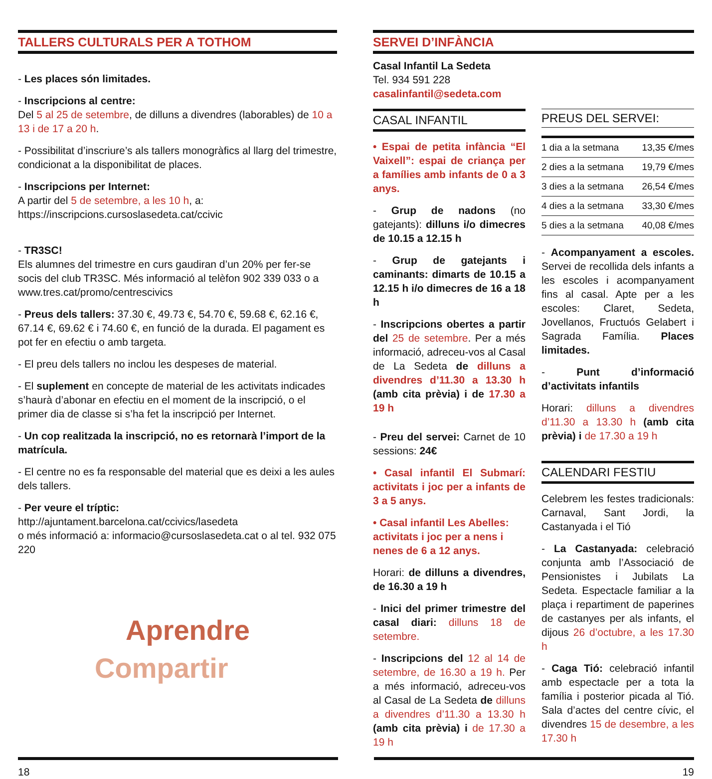TALLERS CULTURALS PER A TOTHOM
- Les places són limitades.
- Inscripcions al centre:
Del 5 al 25 de setembre, de dilluns a divendres (laborables) de 10 a 13 i de 17 a 20 h.
- Possibilitat d’inscriure’s als tallers monogràfics al llarg del trimestre, condicionat a la disponibilitat de places.
- Inscripcions per Internet:
A partir del 5 de setembre, a les 10 h, a:
https://inscripcions.cursoslasedeta.cat/ccivic
- TR3SC!
Els alumnes del trimestre en curs gaudiran d’un 20% per fer-se socis del club TR3SC. Més informació al telèfon 902 339 033 o a www.tres.cat/promo/centrescivics
- Preus dels tallers: 37.30 €, 49.73 €, 54.70 €, 59.68 €, 62.16 €, 67.14 €, 69.62 € i 74.60 €, en funció de la durada. El pagament es pot fer en efectiu o amb targeta.
- El preu dels tallers no inclou les despeses de material.
- El suplement en concepte de material de les activitats indicades s’haurà d’abonar en efectiu en el moment de la inscripció, o el primer dia de classe si s’ha fet la inscripció per Internet.
- Un cop realitzada la inscripció, no es retornarà l’import de la matrícula.
- El centre no es fa responsable del material que es deixi a les aules dels tallers.
- Per veure el tríptic:
http://ajuntament.barcelona.cat/ccivics/lasedeta
o més informació a: informacio@cursoslasedeta.cat o al tel. 932 075 220
Aprendre
Compartir
SERVEI D’INFÀNCIA
Casal Infantil La Sedeta
Tel. 934 591 228
casalinfantil@sedeta.com
CASAL INFANTIL
• Espai de petita infància “El Vaixell”: espai de criança per a famílies amb infants de 0 a 3 anys.
- Grup de nadons (no gatejants): dilluns i/o dimecres de 10.15 a 12.15 h
- Grup de gatejants i caminants: dimarts de 10.15 a 12.15 h i/o dimecres de 16 a 18 h
- Inscripcions obertes a partir del 25 de setembre. Per a més informació, adreceu-vos al Casal de La Sedeta de dilluns a divendres d’11.30 a 13.30 h (amb cita prèvia) i de 17.30 a 19 h
- Preu del servei: Carnet de 10 sessions: 24€
• Casal infantil El Submarí: activitats i joc per a infants de 3 a 5 anys.
• Casal infantil Les Abelles: activitats i joc per a nens i nenes de 6 a 12 anys.
Horari: de dilluns a divendres, de 16.30 a 19 h
- Inici del primer trimestre del casal diari: dilluns 18 de setembre.
- Inscripcions del 12 al 14 de setembre, de 16.30 a 19 h. Per a més informació, adreceu-vos al Casal de La Sedeta de dilluns a divendres d’11.30 a 13.30 h (amb cita prèvia) i de 17.30 a 19 h
PREUS DEL SERVEI:
| 1 dia a la setmana | 13,35 €/mes |
| 2 dies a la setmana | 19,79 €/mes |
| 3 dies a la setmana | 26,54 €/mes |
| 4 dies a la setmana | 33,30 €/mes |
| 5 dies a la setmana | 40,08 €/mes |
- Acompanyament a escoles. Servei de recollida dels infants a les escoles i acompanyament fins al casal. Apte per a les escoles: Claret, Sedeta, Jovellanos, Fructuós Gelabert i Sagrada Família. Places limitades.
- Punt d’informació d’activitats infantils
Horari: dilluns a divendres d’11.30 a 13.30 h (amb cita prèvia) i de 17.30 a 19 h
CALENDARI FESTIU
Celebrem les festes tradicionals: Carnaval, Sant Jordi, la Castanyada i el Tió
- La Castanyada: celebració conjunta amb l’Associació de Pensionistes i Jubilats La Sedeta. Espectacle familiar a la plaça i repartiment de paperines de castanyes per als infants, el dijous 26 d’octubre, a les 17.30 h
- Caga Tió: celebració infantil amb espectacle per a tota la família i posterior picada al Tió. Sala d’actes del centre cívic, el divendres 15 de desembre, a les 17.30 h
18 19